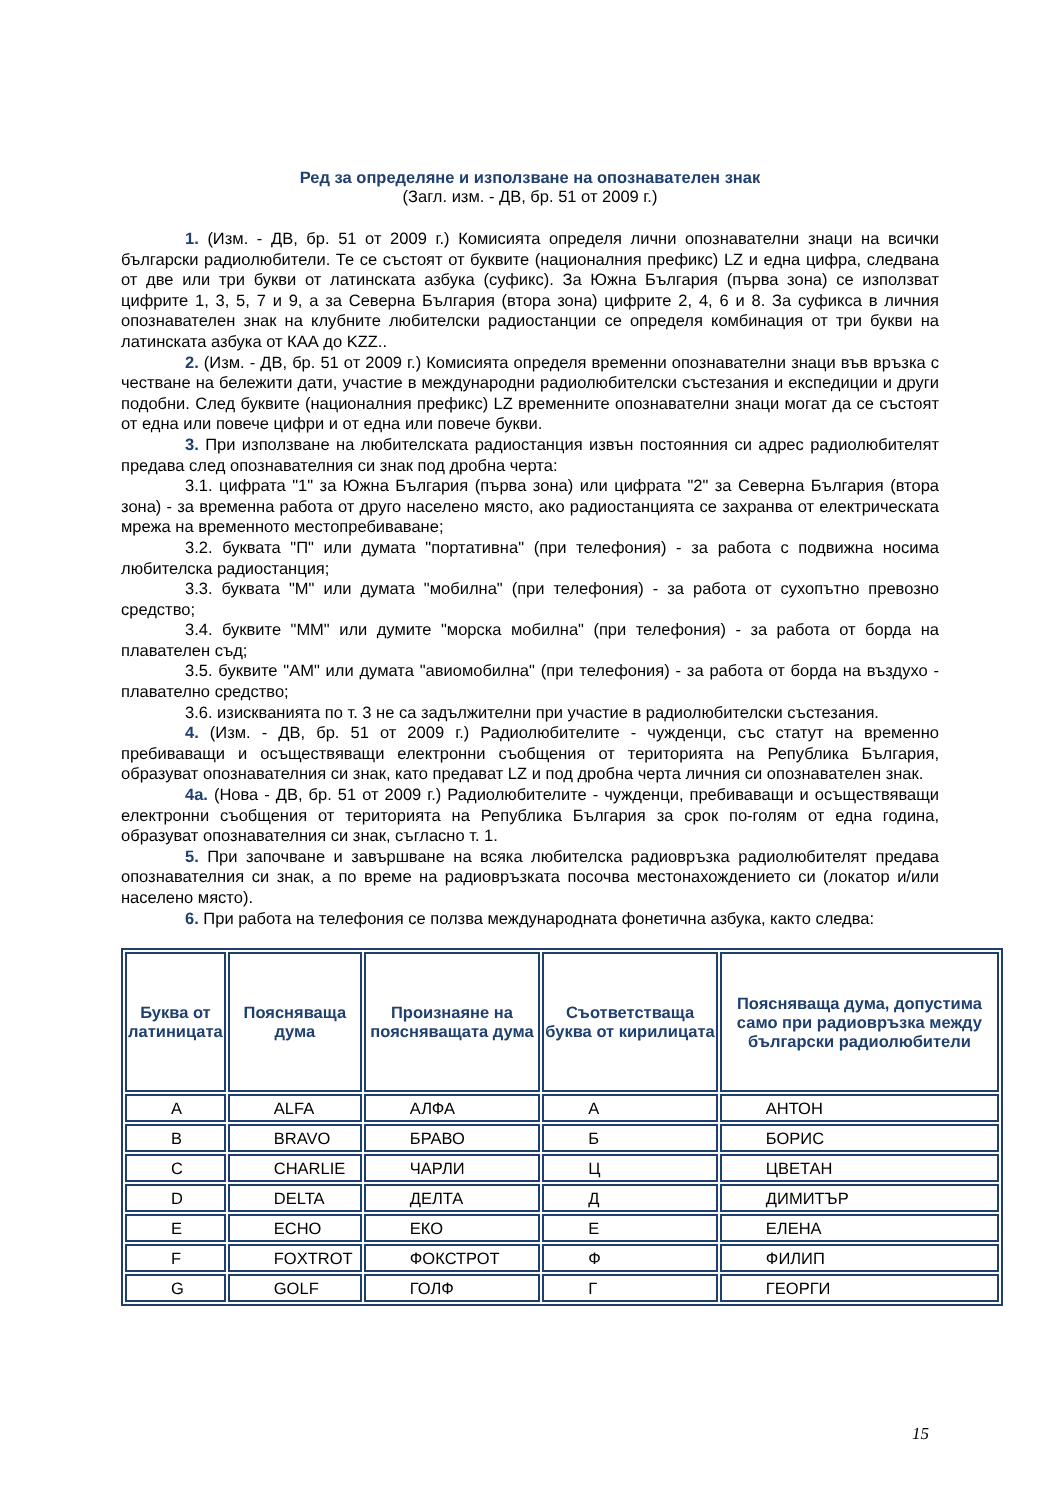Ред за определяне и използване на опознавателен знак
(Загл. изм. - ДВ, бр. 51 от 2009 г.)
1. (Изм. - ДВ, бр. 51 от 2009 г.) Комисията определя лични опознавателни знаци на всички български радиолюбители. Те се състоят от буквите (националния префикс) LZ и една цифра, следвана от две или три букви от латинската азбука (суфикс). За Южна България (първа зона) се използват цифрите 1, 3, 5, 7 и 9, а за Северна България (втора зона) цифрите 2, 4, 6 и 8. За суфикса в личния опознавателен знак на клубните любителски радиостанции се определя комбинация от три букви на латинската азбука от КАА до KZZ..
2. (Изм. - ДВ, бр. 51 от 2009 г.) Комисията определя временни опознавателни знаци във връзка с честване на бележити дати, участие в международни радиолюбителски състезания и експедиции и други подобни. След буквите (националния префикс) LZ временните опознавателни знаци могат да се състоят от една или повече цифри и от една или повече букви.
3. При използване на любителската радиостанция извън постоянния си адрес радиолюбителят предава след опознавателния си знак под дробна черта:
3.1. цифрата "1" за Южна България (първа зона) или цифрата "2" за Северна България (втора зона) - за временна работа от друго населено място, ако радиостанцията се захранва от електрическата мрежа на временното местопребиваване;
3.2. буквата "П" или думата "портативна" (при телефония) - за работа с подвижна носима любителска радиостанция;
3.3. буквата "М" или думата "мобилна" (при телефония) - за работа от сухопътно превозно средство;
3.4. буквите "ММ" или думите "морска мобилна" (при телефония) - за работа от борда на плавателен съд;
3.5. буквите "АМ" или думата "авиомобилна" (при телефония) - за работа от борда на въздухо - плавателно средство;
3.6. изискванията по т. 3 не са задължителни при участие в радиолюбителски състезания.
4. (Изм. - ДВ, бр. 51 от 2009 г.) Радиолюбителите - чужденци, със статут на временно пребиваващи и осъществяващи електронни съобщения от територията на Република България, образуват опознавателния си знак, като предават LZ и под дробна черта личния си опознавателен знак.
4а. (Нова - ДВ, бр. 51 от 2009 г.) Радиолюбителите - чужденци, пребиваващи и осъществяващи електронни съобщения от територията на Република България за срок по-голям от една година, образуват опознавателния си знак, съгласно т. 1.
5. При започване и завършване на всяка любителска радиовръзка радиолюбителят предава опознавателния си знак, а по време на радиовръзката посочва местонахождението си (локатор и/или населено място).
6. При работа на телефония се ползва международната фонетична азбука, както следва:
| Буква от латиницата | Поясняваща дума | Произнаяне на поясняващата дума | Съответстваща буква от кирилицата | Поясняваща дума, допустима само при радиовръзка между български радиолюбители |
| --- | --- | --- | --- | --- |
| A | ALFA | АЛФА | А | АНТОН |
| B | BRAVO | БРАВО | Б | БОРИС |
| C | CHARLIE | ЧАРЛИ | Ц | ЦВЕТАН |
| D | DELTA | ДЕЛТА | Д | ДИМИТЪР |
| E | ECHO | ЕКО | Е | ЕЛЕНА |
| F | FOXTROT | ФОКСТРОТ | Ф | ФИЛИП |
| G | GOLF | ГОЛФ | Г | ГЕОРГИ |
15